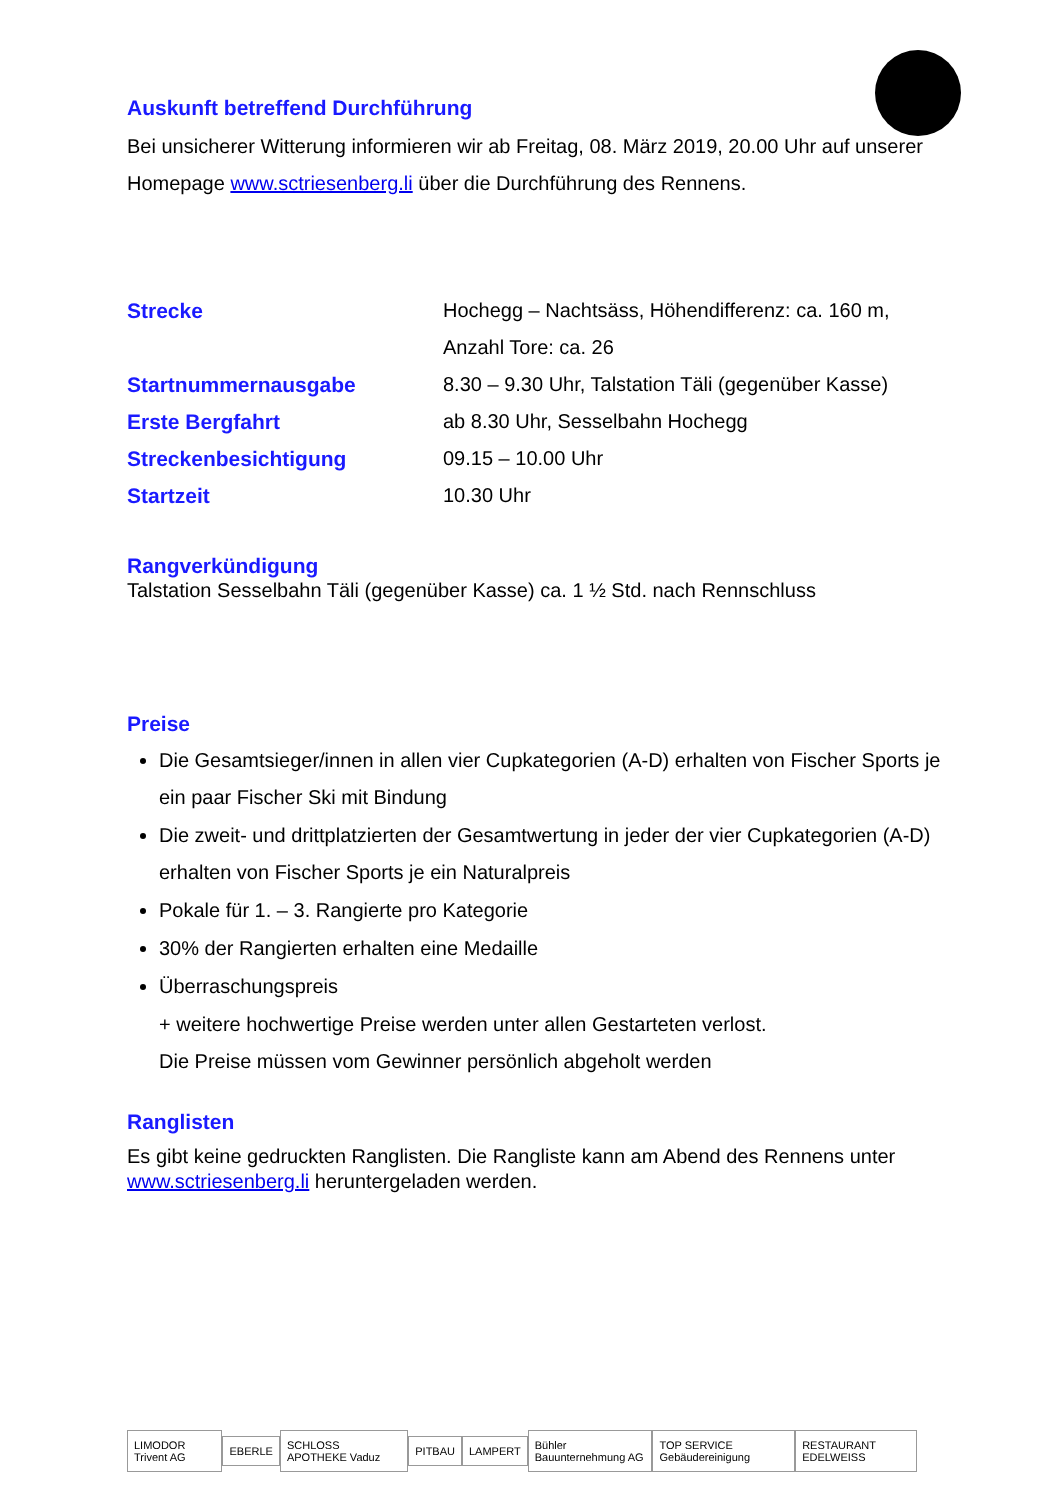Auskunft betreffend Durchführung
Bei unsicherer Witterung informieren wir ab Freitag, 08. März 2019, 20.00 Uhr auf unserer Homepage www.sctriesenberg.li über die Durchführung des Rennens.
| Strecke | Hochegg – Nachtsäss, Höhendifferenz: ca. 160 m, Anzahl Tore: ca. 26 |
| Startnummernausgabe | 8.30 – 9.30 Uhr, Talstation Täli (gegenüber Kasse) |
| Erste Bergfahrt | ab 8.30 Uhr, Sesselbahn Hochegg |
| Streckenbesichtigung | 09.15 – 10.00 Uhr |
| Startzeit | 10.30 Uhr |
Rangverkündigung
Talstation Sesselbahn Täli (gegenüber Kasse) ca. 1 ½ Std. nach Rennschluss
Preise
Die Gesamtsieger/innen in allen vier Cupkategorien (A-D) erhalten von Fischer Sports je ein paar Fischer Ski mit Bindung
Die zweit- und drittplatzierten der Gesamtwertung in jeder der vier Cupkategorien (A-D) erhalten von Fischer Sports je ein Naturalpreis
Pokale für 1. – 3. Rangierte pro Kategorie
30% der Rangierten erhalten eine Medaille
Überraschungspreis
+ weitere hochwertige Preise werden unter allen Gestarteten verlost.
Die Preise müssen vom Gewinner persönlich abgeholt werden
Ranglisten
Es gibt keine gedruckten Ranglisten. Die Rangliste kann am Abend des Rennens unter www.sctriesenberg.li heruntergeladen werden.
LIMODOR Trivent AG EBERLE SCHLOSS APOTHEKE Vaduz PITBAU LAMPERT Bühler Bauunternehmung AG TOP SERVICE Gebäudereinigung RESTAURANT EDELWEISS